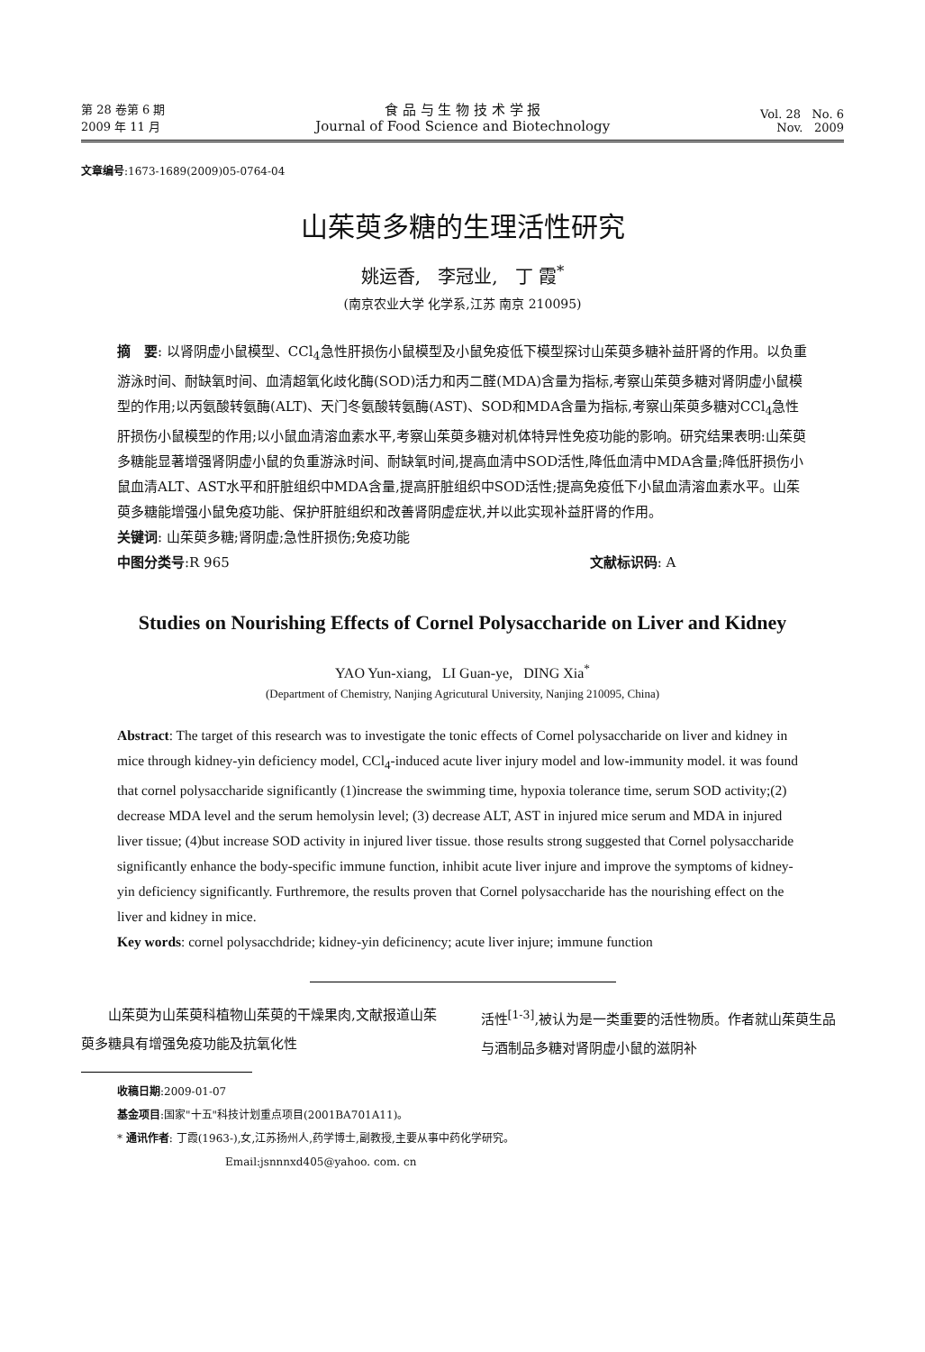第 28 卷第 6 期
2009 年 11 月
食 品 与 生 物 技 术 学 报
Journal of Food Science and Biotechnology
Vol. 28 No. 6
Nov. 2009
文章编号:1673-1689(2009)05-0764-04
山茱萸多糖的生理活性研究
姚运香, 李冠业, 丁 霞<sup>*</sup>
(南京农业大学 化学系,江苏 南京 210095)
摘　要: 以肾阴虚小鼠模型、CCl<sub>4</sub>急性肝损伤小鼠模型及小鼠免疫低下模型探讨山茱萸多糖补益肝肾的作用。以负重游泳时间、耐缺氧时间、血清超氧化歧化酶(SOD)活力和丙二醛(MDA)含量为指标,考察山茱萸多糖对肾阴虚小鼠模型的作用;以丙氨酸转氨酶(ALT)、天门冬氨酸转氨酶(AST)、SOD和MDA含量为指标,考察山茱萸多糖对CCl<sub>4</sub>急性肝损伤小鼠模型的作用;以小鼠血清溶血素水平,考察山茱萸多糖对机体特异性免疫功能的影响。研究结果表明:山茱萸多糖能显著增强肾阴虚小鼠的负重游泳时间、耐缺氧时间,提高血清中SOD活性,降低血清中MDA含量;降低肝损伤小鼠血清ALT、AST水平和肝脏组织中MDA含量,提高肝脏组织中SOD活性;提高免疫低下小鼠血清溶血素水平。山茱萸多糖能增强小鼠免疫功能、保护肝脏组织和改善肾阴虚症状,并以此实现补益肝肾的作用。
关键词: 山茱萸多糖;肾阴虚;急性肝损伤;免疫功能
中图分类号:R 965 文献标识码: A
Studies on Nourishing Effects of Cornel Polysaccharide on Liver and Kidney
YAO Yun-xiang, LI Guan-ye, DING Xia<sup>*</sup>
(Department of Chemistry, Nanjing Agricutural University, Nanjing 210095, China)
Abstract: The target of this research was to investigate the tonic effects of Cornel polysaccharide on liver and kidney in mice through kidney-yin deficiency model, CCl<sub>4</sub>-induced acute liver injury model and low-immunity model. it was found that cornel polysaccharide significantly (1)increase the swimming time, hypoxia tolerance time, serum SOD activity;(2) decrease MDA level and the serum hemolysin level; (3) decrease ALT, AST in injured mice serum and MDA in injured liver tissue; (4)but increase SOD activity in injured liver tissue. those results strong suggested that Cornel polysaccharide significantly enhance the body-specific immune function, inhibit acute liver injure and improve the symptoms of kidney-yin deficiency significantly. Furthremore, the results proven that Cornel polysaccharide has the nourishing effect on the liver and kidney in mice.
Key words: cornel polysacchdride; kidney-yin deficinency; acute liver injure; immune function
　　山茱萸为山茱萸科植物山茱萸的干燥果肉,文献报道山茱萸多糖具有增强免疫功能及抗氧化性
活性<sup>[1-3]</sup>,被认为是一类重要的活性物质。作者就山茱萸生品与酒制品多糖对肾阴虚小鼠的滋阴补
收稿日期:2009-01-07
基金项目:国家"十五"科技计划重点项目(2001BA701A11)。
* 通讯作者: 丁霞(1963-),女,江苏扬州人,药学博士,副教授,主要从事中药化学研究。
Email:jsnnnxd405@yahoo. com. cn